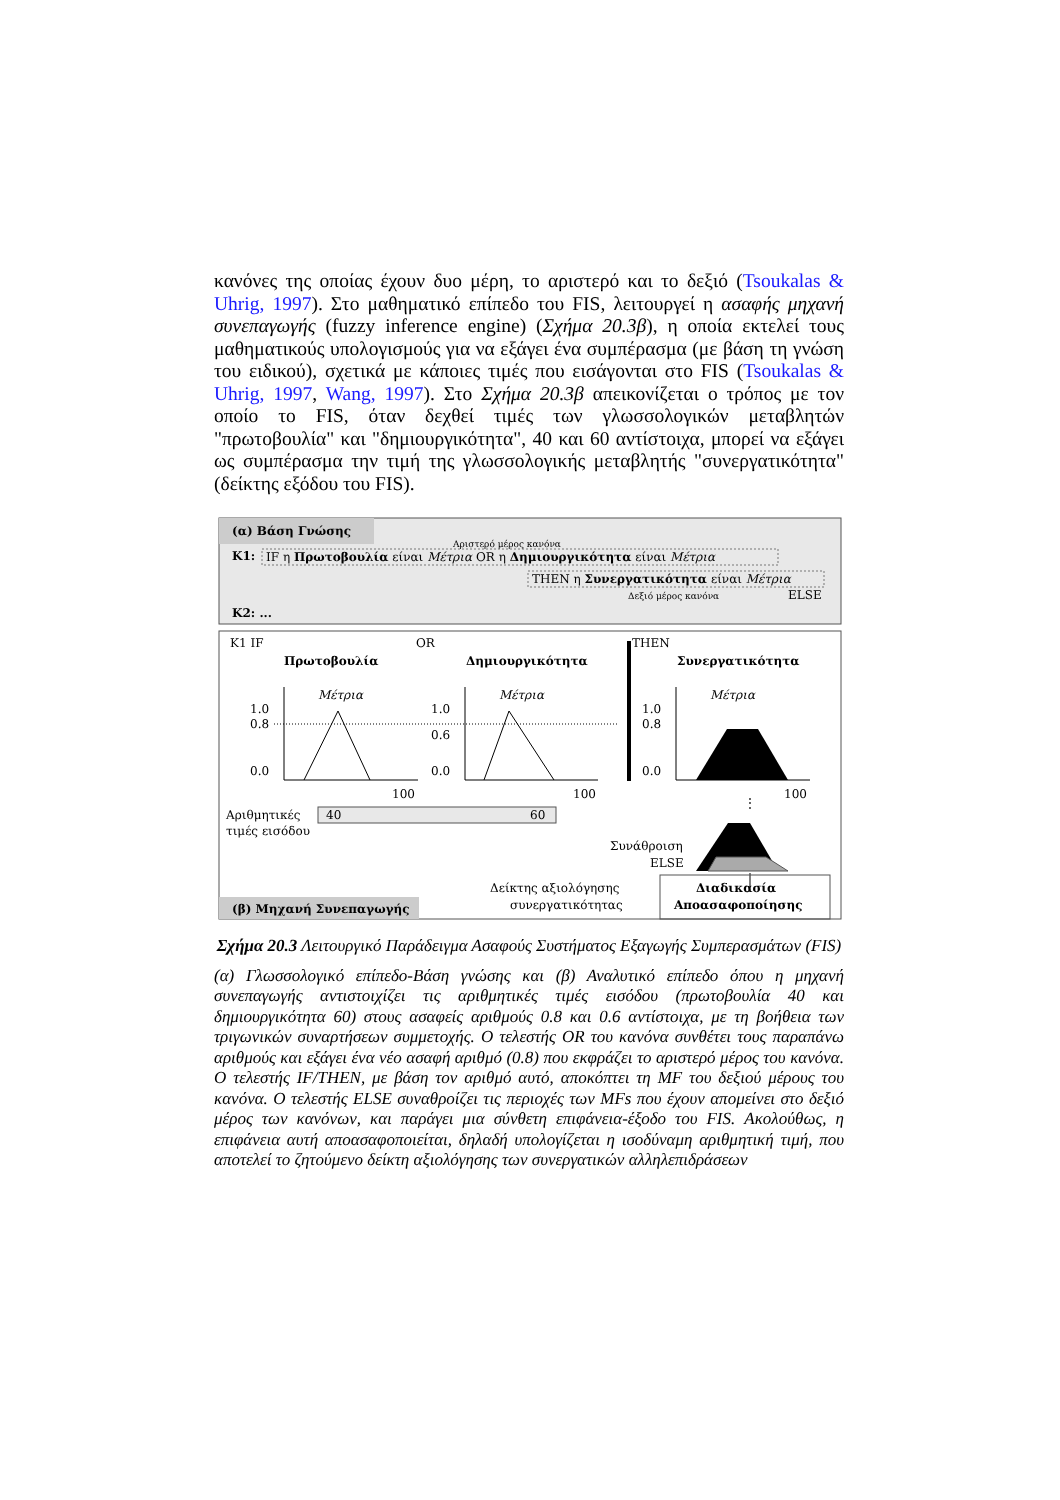κανόνες της οποίας έχουν δυο μέρη, το αριστερό και το δεξιό (Tsoukalas & Uhrig, 1997). Στο μαθηματικό επίπεδο του FIS, λειτουργεί η ασαφής μηχανή συνεπαγωγής (fuzzy inference engine) (Σχήμα 20.3β), η οποία εκτελεί τους μαθηματικούς υπολογισμούς για να εξάγει ένα συμπέρασμα (με βάση τη γνώση του ειδικού), σχετικά με κάποιες τιμές που εισάγονται στο FIS (Tsoukalas & Uhrig, 1997, Wang, 1997). Στο Σχήμα 20.3β απεικονίζεται ο τρόπος με τον οποίο το FIS, όταν δεχθεί τιμές των γλωσσολογικών μεταβλητών "πρωτοβουλία" και "δημιουργικότητα", 40 και 60 αντίστοιχα, μπορεί να εξάγει ως συμπέρασμα την τιμή της γλωσσολογικής μεταβλητής "συνεργατικότητα" (δείκτης εξόδου του FIS).
(α) Βάση Γνώσης
Αριστερό μέρος κανόνα
K1:
IF η Πρωτοβουλία είναι Μέτρια OR η Δημιουργικότητα είναι Μέτρια
THEN η Συνεργατικότητα είναι Μέτρια
Δεξιό μέρος κανόνα
ELSE
K2: ...
K1 IF
OR
THEN
Πρωτοβουλία
Δημιουργικότητα
Συνεργατικότητα
Μέτρια
Μέτρια
Μέτρια
1.0
0.8
0.0
1.0
0.6
0.0
1.0
0.8
0.0
100
100
100
Αριθμητικές
τιμές εισόδου
40
60
⋮
Συνάθροιση
ELSE
Διαδικασία
Αποασαφοποίησης
Δείκτης αξιολόγησης
συνεργατικότητας
(β) Μηχανή Συνεπαγωγής
Σχήμα 20.3 Λειτουργικό Παράδειγμα Ασαφούς Συστήματος Εξαγωγής Συμπερασμάτων (FIS)
(α) Γλωσσολογικό επίπεδο-Βάση γνώσης και (β) Αναλυτικό επίπεδο όπου η μηχανή συνεπαγωγής αντιστοιχίζει τις αριθμητικές τιμές εισόδου (πρωτοβουλία 40 και δημιουργικότητα 60) στους ασαφείς αριθμούς 0.8 και 0.6 αντίστοιχα, με τη βοήθεια των τριγωνικών συναρτήσεων συμμετοχής. Ο τελεστής OR του κανόνα συνθέτει τους παραπάνω αριθμούς και εξάγει ένα νέο ασαφή αριθμό (0.8) που εκφράζει το αριστερό μέρος του κανόνα. Ο τελεστής IF/THEN, με βάση τον αριθμό αυτό, αποκόπτει τη MF του δεξιού μέρους του κανόνα. Ο τελεστής ELSE συναθροίζει τις περιοχές των MFs που έχουν απομείνει στο δεξιό μέρος των κανόνων, και παράγει μια σύνθετη επιφάνεια-έξοδο του FIS. Ακολούθως, η επιφάνεια αυτή αποασαφοποιείται, δηλαδή υπολογίζεται η ισοδύναμη αριθμητική τιμή, που αποτελεί το ζητούμενο δείκτη αξιολόγησης των συνεργατικών αλληλεπιδράσεων